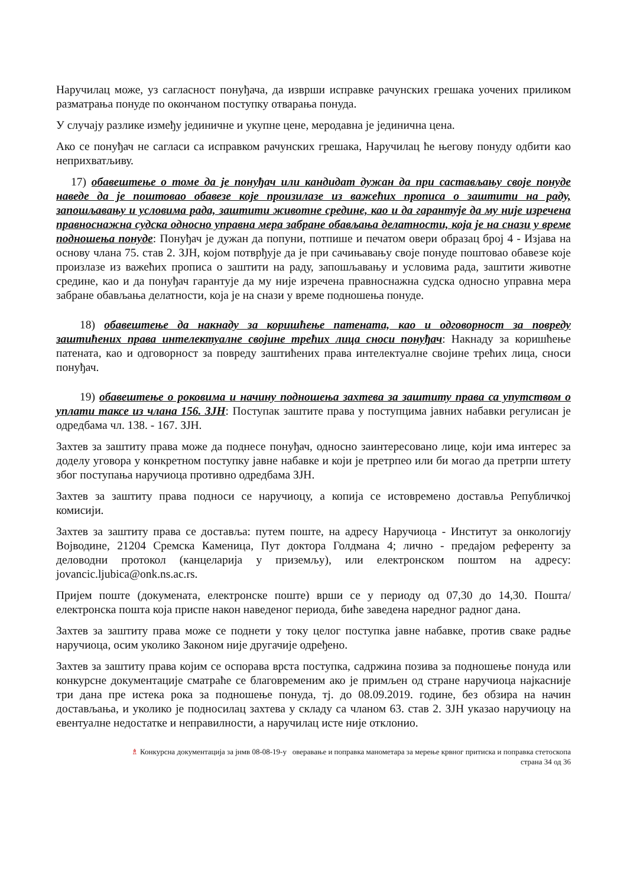Наручилац може, уз сагласност понуђача, да изврши исправке рачунских грешака уочених приликом разматрања понуде по окончаном поступку отварања понуда.
У случају разлике између јединичне и укупне цене, меродавна је јединична цена.
Ако се понуђач не сагласи са исправком рачунских грешака, Наручилац ће његову понуду одбити као неприхватљиву.
17) обавештење о томе да је понуђач или кандидат дужан да при састављању своје понуде наведе да је поштовао обавезе које произилазе из важећих прописа о заштити на раду, запошљавању и условима рада, заштити животне средине, као и да гарантује да му није изречена правноснажна судска односно управна мера забране обављања делатности, која је на снази у време подношења понуде: Понуђач је дужан да попуни, потпише и печатом овери образац број 4 - Изјава на основу члана 75. став 2. ЗЈН, којом потврђује да је при сачињавању своје понуде поштовао обавезе које произлазе из важећих прописа о заштити на раду, запошљавању и условима рада, заштити животне средине, као и да понуђач гарантује да му није изречена правноснажна судска односно управна мера забране обављања делатности, која је на снази у време подношења понуде.
18) обавештење да накнаду за коришћење патената, као и одговорност за повреду заштићених права интелектуалне својине трећих лица сноси понуђач: Накнаду за коришћење патената, као и одговорност за повреду заштићених права интелектуалне својине трећих лица, сноси понуђач.
19) обавештење о роковима и начину подношења захтева за заштиту права са упутством о уплати таксе из члана 156. ЗЈН: Поступак заштите права у поступцима јавних набавки регулисан је одредбама чл. 138. - 167. ЗЈН.
Захтев за заштиту права може да поднесе понуђач, односно заинтересовано лице, који има интерес за доделу уговора у конкретном поступку јавне набавке и који је претрпео или би могао да претрпи штету због поступања наручиоца противно одредбама ЗЈН.
Захтев за заштиту права подноси се наручиоцу, а копија се истовремено доставља Републичкој комисији.
Захтев за заштиту права се доставља: путем поште, на адресу Наручиоца - Институт за онкологију Војводине, 21204 Сремска Каменица, Пут доктора Голдмана 4; лично - предајом референту за деловодни протокол (канцеларија у приземљу), или електронском поштом на адресу: jovancic.ljubica@onk.ns.ac.rs.
Пријем поште (докумената, електронске поште) врши се у периоду од 07,30 до 14,30. Пошта/електронска пошта која приспе након наведеног периода, биће заведена наредног радног дана.
Захтев за заштиту права може се поднети у току целог поступка јавне набавке, против сваке радње наручиоца, осим уколико Законом није другачије одређено.
Захтев за заштиту права којим се оспорава врста поступка, садржина позива за подношење понуда или конкурсне документације сматраће се благовременим ако је примљен од стране наручиоца најкасније три дана пре истека рока за подношење понуда, тј. до 08.09.2019. године, без обзира на начин достављања, и уколико је подносилац захтева у складу са чланом 63. став 2. ЗЈН указао наручиоцу на евентуалне недостатке и неправилности, а наручилац исте није отклонио.
♗ Конкурсна документација за јнмв 08-08-19-у оверавање и поправка манометара за мерење крвног притиска и поправка стетоскопа
страна 34 од 36